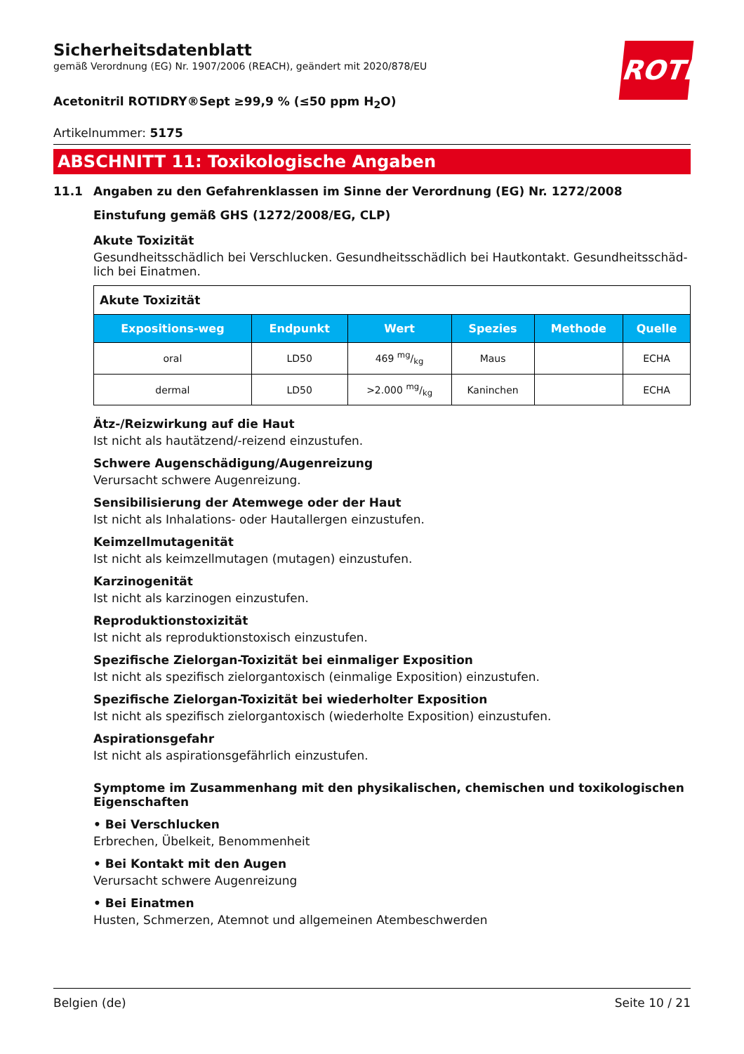ROTH
Sicherheitsdatenblatt
gemäß Verordnung (EG) Nr. 1907/2006 (REACH), geändert mit 2020/878/EU
Acetonitril ROTIDRY®Sept ≥99,9 % (≤50 ppm H<sub>2</sub>O)
Artikelnummer: 5175
ABSCHNITT 11: Toxikologische Angaben
11.1 Angaben zu den Gefahrenklassen im Sinne der Verordnung (EG) Nr. 1272/2008
Einstufung gemäß GHS (1272/2008/EG, CLP)
Akute Toxizität
Gesundheitsschädlich bei Verschlucken. Gesundheitsschädlich bei Hautkontakt. Gesundheitsschäd-lich bei Einatmen.
| Akute Toxizität | | | | | |
| Expositions-weg | Endpunkt | Wert | Spezies | Methode | Quelle |
| oral | LD50 | 469 mg/kg | Maus | | ECHA |
| dermal | LD50 | >2.000 mg/kg | Kaninchen | | ECHA |
Ätz-/Reizwirkung auf die Haut
Ist nicht als hautätzend/-reizend einzustufen.
Schwere Augenschädigung/Augenreizung
Verursacht schwere Augenreizung.
Sensibilisierung der Atemwege oder der Haut
Ist nicht als Inhalations- oder Hautallergen einzustufen.
Keimzellmutagenität
Ist nicht als keimzellmutagen (mutagen) einzustufen.
Karzinogenität
Ist nicht als karzinogen einzustufen.
Reproduktionstoxizität
Ist nicht als reproduktionstoxisch einzustufen.
Spezifische Zielorgan-Toxizität bei einmaliger Exposition
Ist nicht als spezifisch zielorgantoxisch (einmalige Exposition) einzustufen.
Spezifische Zielorgan-Toxizität bei wiederholter Exposition
Ist nicht als spezifisch zielorgantoxisch (wiederholte Exposition) einzustufen.
Aspirationsgefahr
Ist nicht als aspirationsgefährlich einzustufen.
Symptome im Zusammenhang mit den physikalischen, chemischen und toxikologischen Eigenschaften
• Bei Verschlucken
Erbrechen, Übelkeit, Benommenheit
• Bei Kontakt mit den Augen
Verursacht schwere Augenreizung
• Bei Einatmen
Husten, Schmerzen, Atemnot und allgemeinen Atembeschwerden
Belgien (de) Seite 10 / 21